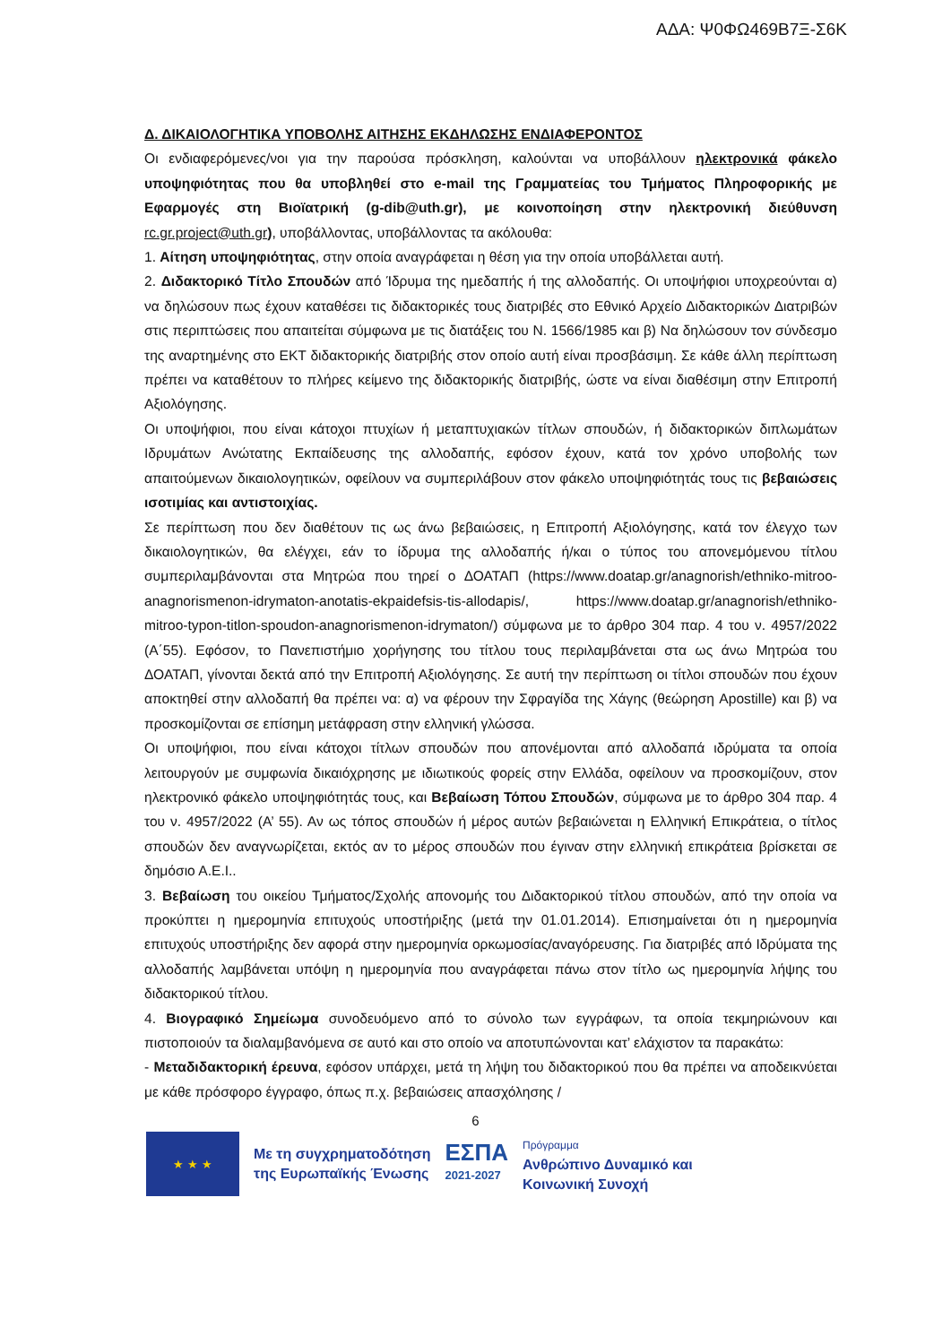ΑΔΑ: Ψ0ΦΩ469Β7Ξ-Σ6Κ
Δ. ΔΙΚΑΙΟΛΟΓΗΤΙΚΑ ΥΠΟΒΟΛΗΣ ΑΙΤΗΣΗΣ ΕΚΔΗΛΩΣΗΣ ΕΝΔΙΑΦΕΡΟΝΤΟΣ
Οι ενδιαφερόμενες/νοι για την παρούσα πρόσκληση, καλούνται να υποβάλλουν ηλεκτρονικά φάκελο υποψηφιότητας που θα υποβληθεί στο e-mail της Γραμματείας του Τμήματος Πληροφορικής με Εφαρμογές στη Βιοϊατρική (g-dib@uth.gr), με κοινοποίηση στην ηλεκτρονική διεύθυνση rc.gr.project@uth.gr), υποβάλλοντας, υποβάλλοντας τα ακόλουθα:
1. Αίτηση υποψηφιότητας, στην οποία αναγράφεται η θέση για την οποία υποβάλλεται αυτή.
2. Διδακτορικό Τίτλο Σπουδών από Ίδρυμα της ημεδαπής ή της αλλοδαπής. Οι υποψήφιοι υποχρεούνται α) να δηλώσουν πως έχουν καταθέσει τις διδακτορικές τους διατριβές στο Εθνικό Αρχείο Διδακτορικών Διατριβών στις περιπτώσεις που απαιτείται σύμφωνα με τις διατάξεις του Ν. 1566/1985 και β) Να δηλώσουν τον σύνδεσμο της αναρτημένης στο ΕΚΤ διδακτορικής διατριβής στον οποίο αυτή είναι προσβάσιμη. Σε κάθε άλλη περίπτωση πρέπει να καταθέτουν το πλήρες κείμενο της διδακτορικής διατριβής, ώστε να είναι διαθέσιμη στην Επιτροπή Αξιολόγησης.
Οι υποψήφιοι, που είναι κάτοχοι πτυχίων ή μεταπτυχιακών τίτλων σπουδών, ή διδακτορικών διπλωμάτων Ιδρυμάτων Ανώτατης Εκπαίδευσης της αλλοδαπής, εφόσον έχουν, κατά τον χρόνο υποβολής των απαιτούμενων δικαιολογητικών, οφείλουν να συμπεριλάβουν στον φάκελο υποψηφιότητάς τους τις βεβαιώσεις ισοτιμίας και αντιστοιχίας.
Σε περίπτωση που δεν διαθέτουν τις ως άνω βεβαιώσεις, η Επιτροπή Αξιολόγησης, κατά τον έλεγχο των δικαιολογητικών, θα ελέγχει, εάν το ίδρυμα της αλλοδαπής ή/και ο τύπος του απονεμόμενου τίτλου συμπεριλαμβάνονται στα Μητρώα που τηρεί ο ΔΟΑΤΑΠ (https://www.doatap.gr/anagnorish/ethniko-mitroo-anagnorismenon-idrymaton-anotatis-ekpaidefsis-tis-allodapis/, https://www.doatap.gr/anagnorish/ethniko-mitroo-typon-titlon-spoudon-anagnorismenon-idrymaton/) σύμφωνα με το άρθρο 304 παρ. 4 του ν. 4957/2022 (Α΄55). Εφόσον, το Πανεπιστήμιο χορήγησης του τίτλου τους περιλαμβάνεται στα ως άνω Μητρώα του ΔΟΑΤΑΠ, γίνονται δεκτά από την Επιτροπή Αξιολόγησης. Σε αυτή την περίπτωση οι τίτλοι σπουδών που έχουν αποκτηθεί στην αλλοδαπή θα πρέπει να: α) να φέρουν την Σφραγίδα της Χάγης (θεώρηση Apostille) και β) να προσκομίζονται σε επίσημη μετάφραση στην ελληνική γλώσσα.
Οι υποψήφιοι, που είναι κάτοχοι τίτλων σπουδών που απονέμονται από αλλοδαπά ιδρύματα τα οποία λειτουργούν με συμφωνία δικαιόχρησης με ιδιωτικούς φορείς στην Ελλάδα, οφείλουν να προσκομίζουν, στον ηλεκτρονικό φάκελο υποψηφιότητάς τους, και Βεβαίωση Τόπου Σπουδών, σύμφωνα με το άρθρο 304 παρ. 4 του ν. 4957/2022 (Α’ 55). Αν ως τόπος σπουδών ή μέρος αυτών βεβαιώνεται η Ελληνική Επικράτεια, ο τίτλος σπουδών δεν αναγνωρίζεται, εκτός αν το μέρος σπουδών που έγιναν στην ελληνική επικράτεια βρίσκεται σε δημόσιο Α.Ε.Ι..
3. Βεβαίωση του οικείου Τμήματος/Σχολής απονομής του Διδακτορικού τίτλου σπουδών, από την οποία να προκύπτει η ημερομηνία επιτυχούς υποστήριξης (μετά την 01.01.2014). Επισημαίνεται ότι η ημερομηνία επιτυχούς υποστήριξης δεν αφορά στην ημερομηνία ορκωμοσίας/αναγόρευσης. Για διατριβές από Ιδρύματα της αλλοδαπής λαμβάνεται υπόψη η ημερομηνία που αναγράφεται πάνω στον τίτλο ως ημερομηνία λήψης του διδακτορικού τίτλου.
4. Βιογραφικό Σημείωμα συνοδευόμενο από το σύνολο των εγγράφων, τα οποία τεκμηριώνουν και πιστοποιούν τα διαλαμβανόμενα σε αυτό και στο οποίο να αποτυπώνονται κατ’ ελάχιστον τα παρακάτω:
- Μεταδιδακτορική έρευνα, εφόσον υπάρχει, μετά τη λήψη του διδακτορικού που θα πρέπει να αποδεικνύεται με κάθε πρόσφορο έγγραφο, όπως π.χ. βεβαιώσεις απασχόλησης /
6
★ ★ ★
Με τη συγχρηματοδότηση
της Ευρωπαϊκής Ένωσης
ΕΣΠΑ
2021-2027
Πρόγραμμα
Ανθρώπινο Δυναμικό και
Κοινωνική Συνοχή